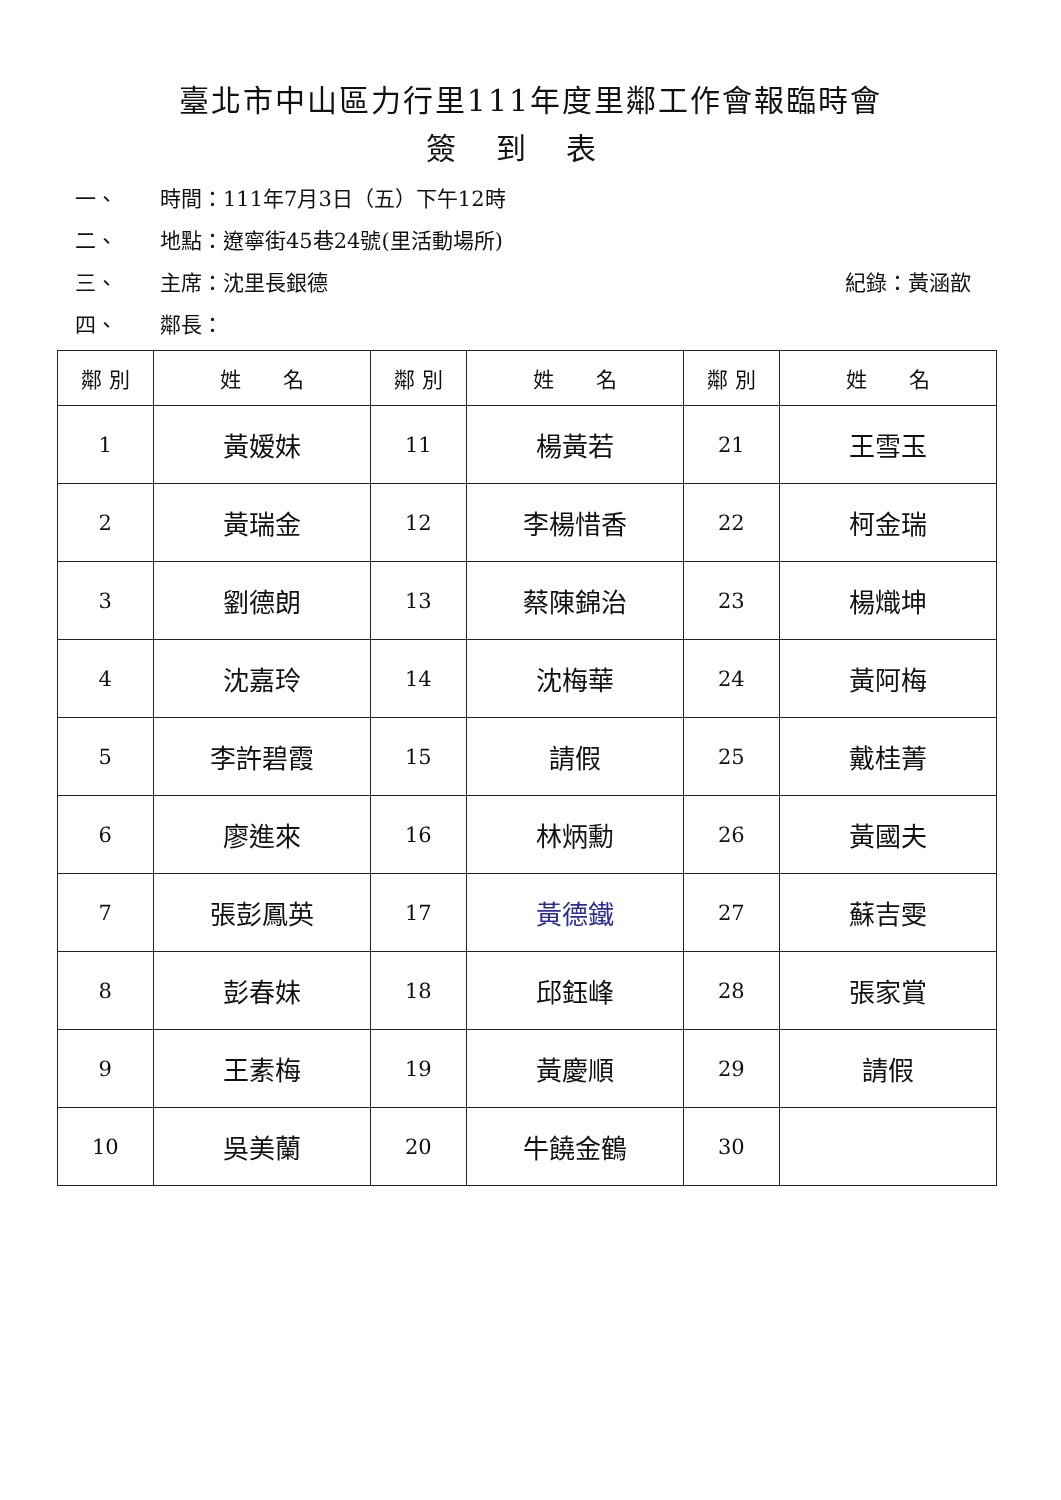臺北市中山區力行里111年度里鄰工作會報臨時會
簽到表
一、 時間：111年7月3日（五）下午12時
二、 地點：遼寧街45巷24號(里活動場所)
三、 主席：沈里長銀德 紀錄：黃涵歆
四、 鄰長：
| 鄰 別 | 姓 名 | 鄰 別 | 姓 名 | 鄰 別 | 姓 名 |
| --- | --- | --- | --- | --- | --- |
| 1 | 黃嫒妹 | 11 | 楊黃若 | 21 | 王雪玉 |
| 2 | 黃瑞金 | 12 | 李楊惜香 | 22 | 柯金瑞 |
| 3 | 劉德朗 | 13 | 蔡陳錦治 | 23 | 楊熾坤 |
| 4 | 沈嘉玲 | 14 | 沈梅華 | 24 | 黃阿梅 |
| 5 | 李許碧霞 | 15 | 請假 | 25 | 戴桂菁 |
| 6 | 廖進來 | 16 | 林炳勳 | 26 | 黃國夫 |
| 7 | 張彭鳳英 | 17 | 黃德鐵 | 27 | 蘇吉雯 |
| 8 | 彭春妹 | 18 | 邱鈺峰 | 28 | 張家賞 |
| 9 | 王素梅 | 19 | 黃慶順 | 29 | 請假 |
| 10 | 吳美蘭 | 20 | 牛饒金鶴 | 30 | |